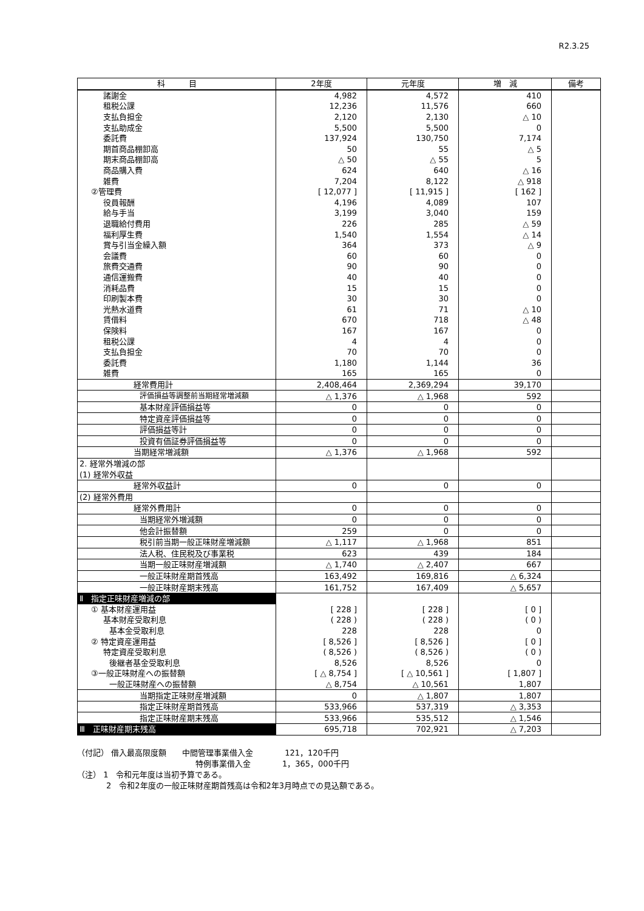R2.3.25
| 科 目 | 2年度 | 元年度 | 増 減 | 備考 |
| --- | --- | --- | --- | --- |
| 諸謝金 | 4,982 | 4,572 | 410 | |
| 租税公課 | 12,236 | 11,576 | 660 | |
| 支払負担金 | 2,120 | 2,130 | △ 10 | |
| 支払助成金 | 5,500 | 5,500 | 0 | |
| 委託費 | 137,924 | 130,750 | 7,174 | |
| 期首商品棚卸高 | 50 | 55 | △ 5 | |
| 期末商品棚卸高 | △ 50 | △ 55 | 5 | |
| 商品購入費 | 624 | 640 | △ 16 | |
| 雑費 | 7,204 | 8,122 | △ 918 | |
| ②管理費 | [ 12,077 ] | [ 11,915 ] | [ 162 ] | |
| 役員報酬 | 4,196 | 4,089 | 107 | |
| 給与手当 | 3,199 | 3,040 | 159 | |
| 退職給付費用 | 226 | 285 | △ 59 | |
| 福利厚生費 | 1,540 | 1,554 | △ 14 | |
| 賞与引当金繰入額 | 364 | 373 | △ 9 | |
| 会議費 | 60 | 60 | 0 | |
| 旅費交通費 | 90 | 90 | 0 | |
| 通信運搬費 | 40 | 40 | 0 | |
| 消耗品費 | 15 | 15 | 0 | |
| 印刷製本費 | 30 | 30 | 0 | |
| 光熱水道費 | 61 | 71 | △ 10 | |
| 賃借料 | 670 | 718 | △ 48 | |
| 保険料 | 167 | 167 | 0 | |
| 租税公課 | 4 | 4 | 0 | |
| 支払負担金 | 70 | 70 | 0 | |
| 委託費 | 1,180 | 1,144 | 36 | |
| 雑費 | 165 | 165 | 0 | |
| 経常費用計 | 2,408,464 | 2,369,294 | 39,170 | |
| 評価損益等調整前当期経常増減額 | △ 1,376 | △ 1,968 | 592 | |
| 基本財産評価損益等 | 0 | 0 | 0 | |
| 特定資産評価損益等 | 0 | 0 | 0 | |
| 評価損益等計 | 0 | 0 | 0 | |
| 投資有価証券評価損益等 | 0 | 0 | 0 | |
| 当期経常増減額 | △ 1,376 | △ 1,968 | 592 | |
| 2. 経常外増減の部 | | | | |
| (1) 経常外収益 | | | | |
| 経常外収益計 | 0 | 0 | 0 | |
| (2) 経常外費用 | | | | |
| 経常外費用計 | 0 | 0 | 0 | |
| 当期経常外増減額 | 0 | 0 | 0 | |
| 他会計振替額 | 259 | 0 | 0 | |
| 税引前当期一般正味財産増減額 | △ 1,117 | △ 1,968 | 851 | |
| 法人税、住民税及び事業税 | 623 | 439 | 184 | |
| 当期一般正味財産増減額 | △ 1,740 | △ 2,407 | 667 | |
| 一般正味財産期首残高 | 163,492 | 169,816 | △ 6,324 | |
| 一般正味財産期末残高 | 161,752 | 167,409 | △ 5,657 | |
| Ⅱ 指定正味財産増減の部 | | | | |
| ① 基本財産運用益 | [ 228 ] | [ 228 ] | [ 0 ] | |
| 基本財産受取利息 | ( 228 ) | ( 228 ) | ( 0 ) | |
| 基本金受取利息 | 228 | 228 | 0 | |
| ② 特定資産運用益 | [ 8,526 ] | [ 8,526 ] | [ 0 ] | |
| 特定資産受取利息 | ( 8,526 ) | ( 8,526 ) | ( 0 ) | |
| 後継者基金受取利息 | 8,526 | 8,526 | 0 | |
| ③一般正味財産への振替額 | [ △ 8,754 ] | [ △ 10,561 ] | [ 1,807 ] | |
| 一般正味財産への振替額 | △ 8,754 | △ 10,561 | 1,807 | |
| 当期指定正味財産増減額 | 0 | △ 1,807 | 1,807 | |
| 指定正味財産期首残高 | 533,966 | 537,319 | △ 3,353 | |
| 指定正味財産期末残高 | 533,966 | 535,512 | △ 1,546 | |
| Ⅲ 正味財産期末残高 | 695,718 | 702,921 | △ 7,203 | |
（付記） 借入最高限度額　　中間管理事業借入金　　　　121，120千円
特例事業借入金　　　　1，365，000千円
（注） 1　令和元年度は当初予算である。
2　令和2年度の一般正味財産期首残高は令和2年3月時点での見込額である。